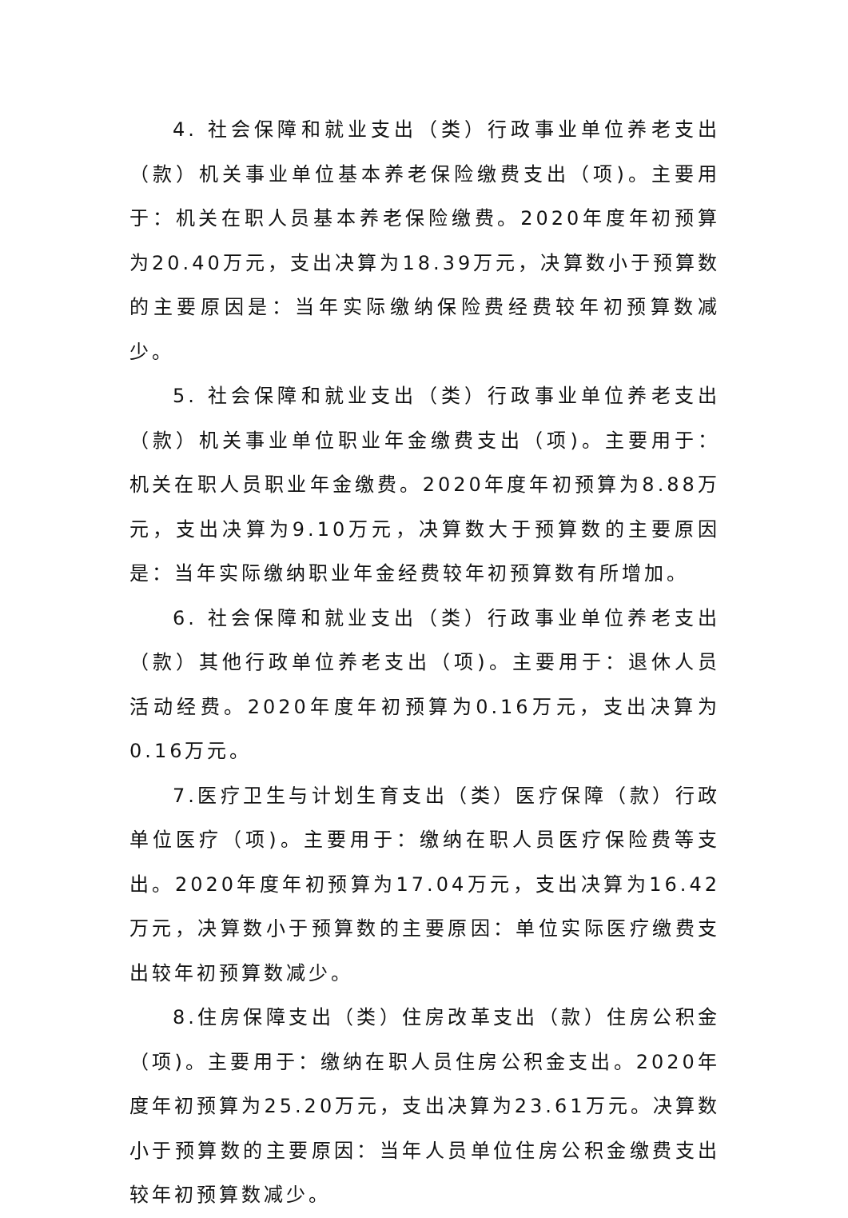4. 社会保障和就业支出（类）行政事业单位养老支出（款）机关事业单位基本养老保险缴费支出（项)。主要用于：机关在职人员基本养老保险缴费。2020年度年初预算为20.40万元，支出决算为18.39万元，决算数小于预算数的主要原因是：当年实际缴纳保险费经费较年初预算数减少。
5. 社会保障和就业支出（类）行政事业单位养老支出（款）机关事业单位职业年金缴费支出（项)。主要用于：机关在职人员职业年金缴费。2020年度年初预算为8.88万元，支出决算为9.10万元，决算数大于预算数的主要原因是：当年实际缴纳职业年金经费较年初预算数有所增加。
6. 社会保障和就业支出（类）行政事业单位养老支出（款）其他行政单位养老支出（项)。主要用于：退休人员活动经费。2020年度年初预算为0.16万元，支出决算为0.16万元。
7.医疗卫生与计划生育支出（类）医疗保障（款）行政单位医疗（项)。主要用于：缴纳在职人员医疗保险费等支出。2020年度年初预算为17.04万元，支出决算为16.42万元，决算数小于预算数的主要原因：单位实际医疗缴费支出较年初预算数减少。
8.住房保障支出（类）住房改革支出（款）住房公积金（项)。主要用于：缴纳在职人员住房公积金支出。2020年度年初预算为25.20万元，支出决算为23.61万元。决算数小于预算数的主要原因：当年人员单位住房公积金缴费支出较年初预算数减少。